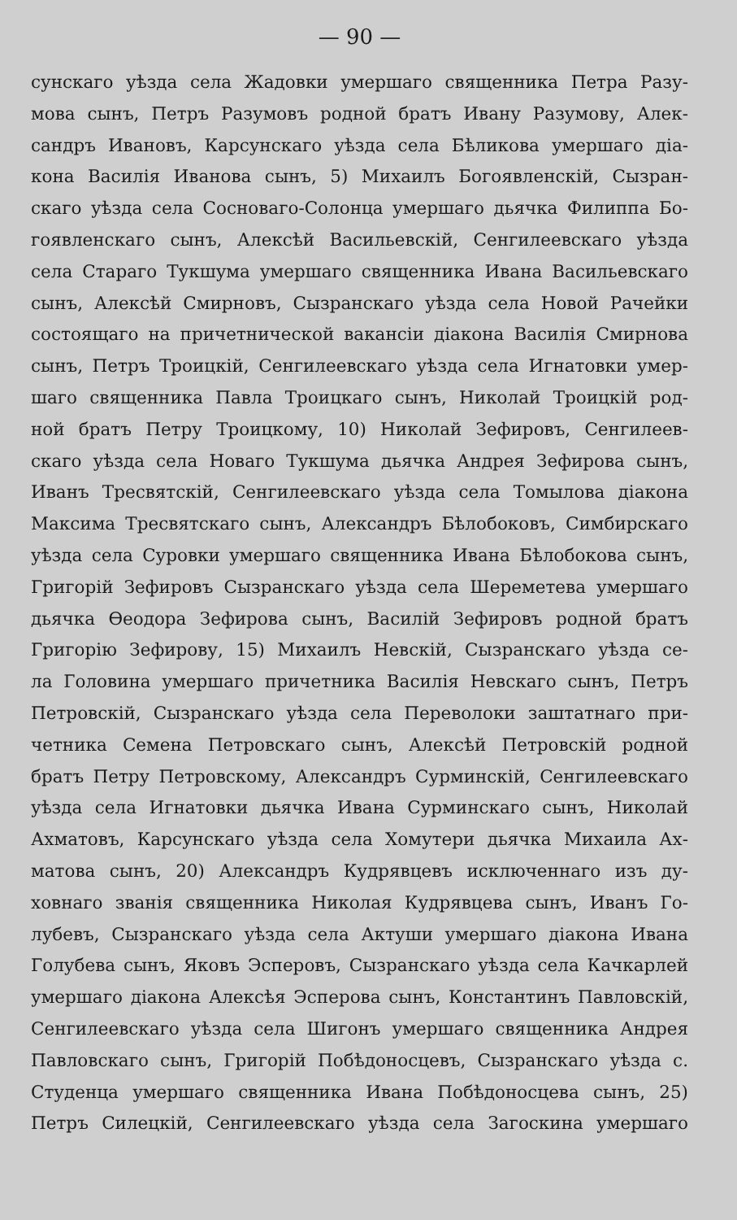— 90 —
сунскаго уѣзда села Жадовки умершаго священника Петра Разу-
мова сынъ, Петръ Разумовъ родной братъ Ивану Разумову, Алек-
сандръ Ивановъ, Карсунскаго уѣзда села Бѣликова умершаго діа-
кона Василія Иванова сынъ, 5) Михаилъ Богоявленскій, Сызран-
скаго уѣзда села Сосноваго-Солонца умершаго дьячка Филиппа Бо-
гоявленскаго сынъ, Алексѣй Васильевскій, Сенгилеевскаго уѣзда
села Стараго Тукшума умершаго священника Ивана Васильевскаго
сынъ, Алексѣй Смирновъ, Сызранскаго уѣзда села Новой Рачейки
состоящаго на причетнической вакансіи діакона Василія Смирнова
сынъ, Петръ Троицкій, Сенгилеевскаго уѣзда села Игнатовки умер-
шаго священника Павла Троицкаго сынъ, Николай Троицкій род-
ной братъ Петру Троицкому, 10) Николай Зефировъ, Сенгилеев-
скаго уѣзда села Новаго Тукшума дьячка Андрея Зефирова сынъ,
Иванъ Тресвятскій, Сенгилеевскаго уѣзда села Томылова діакона
Максима Тресвятскаго сынъ, Александръ Бѣлобоковъ, Симбирскаго
уѣзда села Суровки умершаго священника Ивана Бѣлобокова сынъ,
Григорій Зефировъ Сызранскаго уѣзда села Шереметева умершаго
дьячка Ѳеодора Зефирова сынъ, Василій Зефировъ родной братъ
Григорію Зефирову, 15) Михаилъ Невскій, Сызранскаго уѣзда се-
ла Головина умершаго причетника Василія Невскаго сынъ, Петръ
Петровскій, Сызранскаго уѣзда села Переволоки заштатнаго при-
четника Семена Петровскаго сынъ, Алексѣй Петровскій родной
братъ Петру Петровскому, Александръ Сурминскій, Сенгилеевскаго
уѣзда села Игнатовки дьячка Ивана Сурминскаго сынъ, Николай
Ахматовъ, Карсунскаго уѣзда села Хомутери дьячка Михаила Ах-
матова сынъ, 20) Александръ Кудрявцевъ исключеннаго изъ ду-
ховнаго званія священника Николая Кудрявцева сынъ, Иванъ Го-
лубевъ, Сызранскаго уѣзда села Актуши умершаго діакона Ивана
Голубева сынъ, Яковъ Эсперовъ, Сызранскаго уѣзда села Качкарлей
умершаго діакона Алексѣя Эсперова сынъ, Константинъ Павловскій,
Сенгилеевскаго уѣзда села Шигонъ умершаго священника Андрея
Павловскаго сынъ, Григорій Побѣдоносцевъ, Сызранскаго уѣзда с.
Студенца умершаго священника Ивана Побѣдоносцева сынъ, 25)
Петръ Силецкій, Сенгилеевскаго уѣзда села Загоскина умершаго